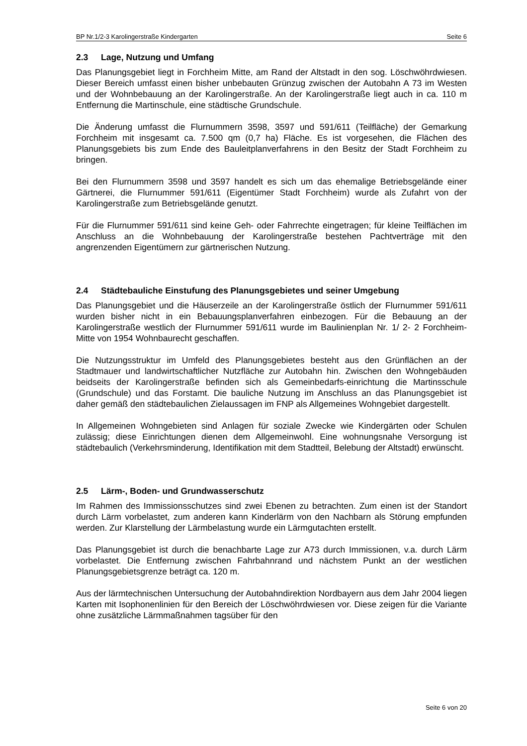BP Nr.1/2-3 Karolingerstraße Kindergarten Seite 6
2.3 Lage, Nutzung und Umfang
Das Planungsgebiet liegt in Forchheim Mitte, am Rand der Altstadt in den sog. Löschwöhrdwiesen. Dieser Bereich umfasst einen bisher unbebauten Grünzug zwischen der Autobahn A 73 im Westen und der Wohnbebauung an der Karolingerstraße. An der Karolingerstraße liegt auch in ca. 110 m Entfernung die Martinschule, eine städtische Grundschule.
Die Änderung umfasst die Flurnummern 3598, 3597 und 591/611 (Teilfläche) der Gemarkung Forchheim mit insgesamt ca. 7.500 qm (0,7 ha) Fläche. Es ist vorgesehen, die Flächen des Planungsgebiets bis zum Ende des Bauleitplanverfahrens in den Besitz der Stadt Forchheim zu bringen.
Bei den Flurnummern 3598 und 3597 handelt es sich um das ehemalige Betriebsgelände einer Gärtnerei, die Flurnummer 591/611 (Eigentümer Stadt Forchheim) wurde als Zufahrt von der Karolingerstraße zum Betriebsgelände genutzt.
Für die Flurnummer 591/611 sind keine Geh- oder Fahrrechte eingetragen; für kleine Teilflächen im Anschluss an die Wohnbebauung der Karolingerstraße bestehen Pachtverträge mit den angrenzenden Eigentümern zur gärtnerischen Nutzung.
2.4 Städtebauliche Einstufung des Planungsgebietes und seiner Umgebung
Das Planungsgebiet und die Häuserzeile an der Karolingerstraße östlich der Flurnummer 591/611 wurden bisher nicht in ein Bebauungsplanverfahren einbezogen. Für die Bebauung an der Karolingerstraße westlich der Flurnummer 591/611 wurde im Baulinienplan Nr. 1/ 2- 2 Forchheim-Mitte von 1954 Wohnbaurecht geschaffen.
Die Nutzungsstruktur im Umfeld des Planungsgebietes besteht aus den Grünflächen an der Stadtmauer und landwirtschaftlicher Nutzfläche zur Autobahn hin. Zwischen den Wohngebäuden beidseits der Karolingerstraße befinden sich als Gemeinbedarfs-einrichtung die Martinsschule (Grundschule) und das Forstamt. Die bauliche Nutzung im Anschluss an das Planungsgebiet ist daher gemäß den städtebaulichen Zielaussagen im FNP als Allgemeines Wohngebiet dargestellt.
In Allgemeinen Wohngebieten sind Anlagen für soziale Zwecke wie Kindergärten oder Schulen zulässig; diese Einrichtungen dienen dem Allgemeinwohl. Eine wohnungsnahe Versorgung ist städtebaulich (Verkehrsminderung, Identifikation mit dem Stadtteil, Belebung der Altstadt) erwünscht.
2.5 Lärm-, Boden- und Grundwasserschutz
Im Rahmen des Immissionsschutzes sind zwei Ebenen zu betrachten. Zum einen ist der Standort durch Lärm vorbelastet, zum anderen kann Kinderlärm von den Nachbarn als Störung empfunden werden. Zur Klarstellung der Lärmbelastung wurde ein Lärmgutachten erstellt.
Das Planungsgebiet ist durch die benachbarte Lage zur A73 durch Immissionen, v.a. durch Lärm vorbelastet. Die Entfernung zwischen Fahrbahnrand und nächstem Punkt an der westlichen Planungsgebietsgrenze beträgt ca. 120 m.
Aus der lärmtechnischen Untersuchung der Autobahndirektion Nordbayern aus dem Jahr 2004 liegen Karten mit Isophonenlinien für den Bereich der Löschwöhrdwiesen vor. Diese zeigen für die Variante ohne zusätzliche Lärmmaßnahmen tagsüber für den
Seite 6 von 20